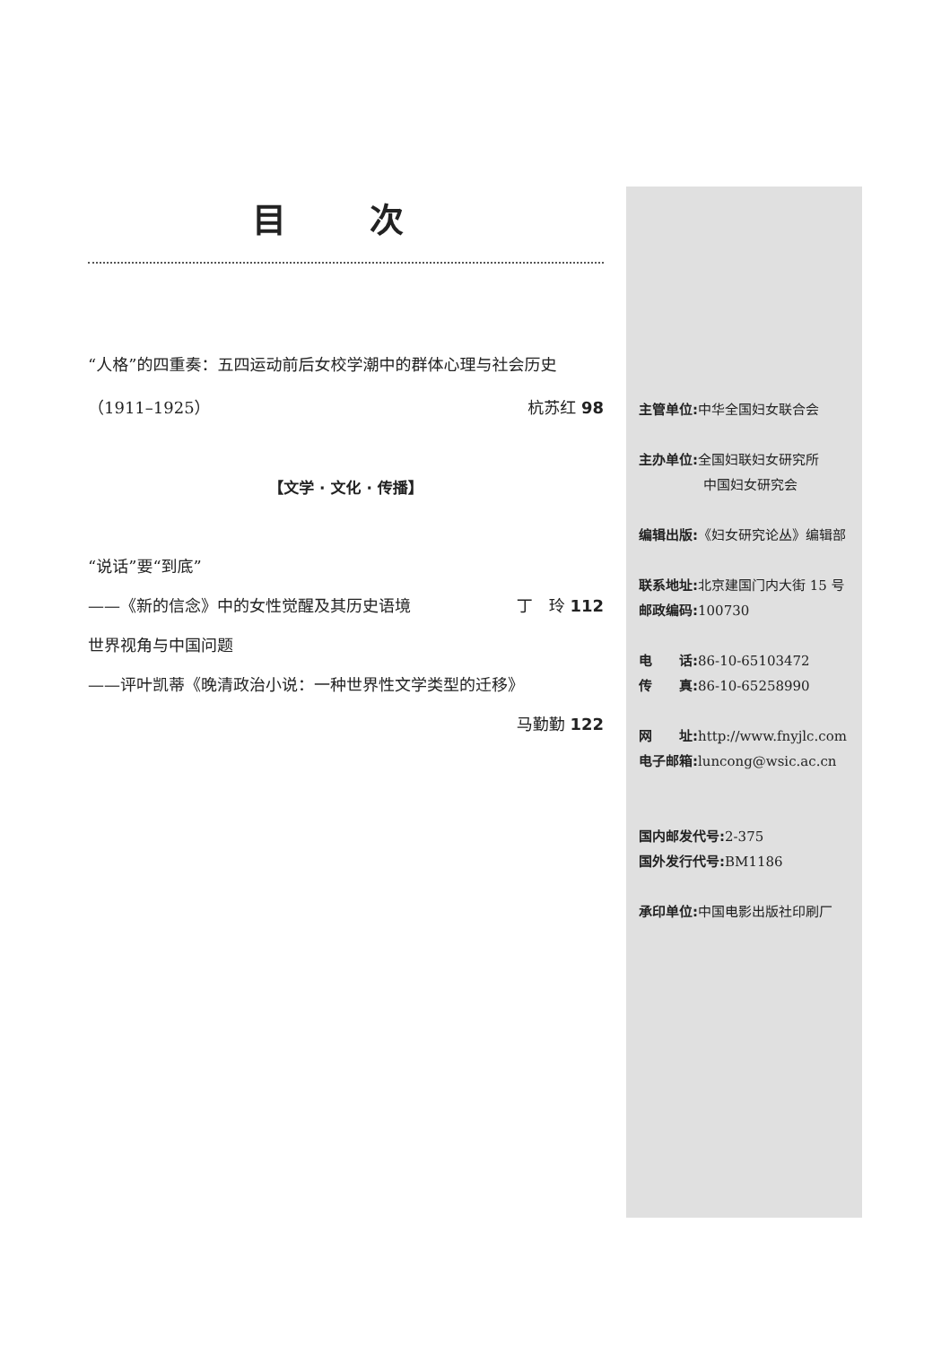目 次
“人格”的四重奏：五四运动前后女校学潮中的群体心理与社会历史
（1911–1925） 杭苏红 98
【文学 · 文化 · 传播】
“说话”要“到底”
——《新的信念》中的女性觉醒及其历史语境 丁　玲 112
世界视角与中国问题
——评叶凯蒂《晚清政治小说：一种世界性文学类型的迁移》
马勤勤 122
主管单位: 中华全国妇女联合会
主办单位: 全国妇联妇女研究所
中国妇女研究会
编辑出版:《妇女研究论丛》编辑部
联系地址: 北京建国门内大街 15 号
邮政编码: 100730
电　　话: 86-10-65103472
传　　真: 86-10-65258990
网　　址: http://www.fnyjlc.com
电子邮箱: luncong@wsic.ac.cn
国内邮发代号: 2-375
国外发行代号: BM1186
承印单位: 中国电影出版社印刷厂